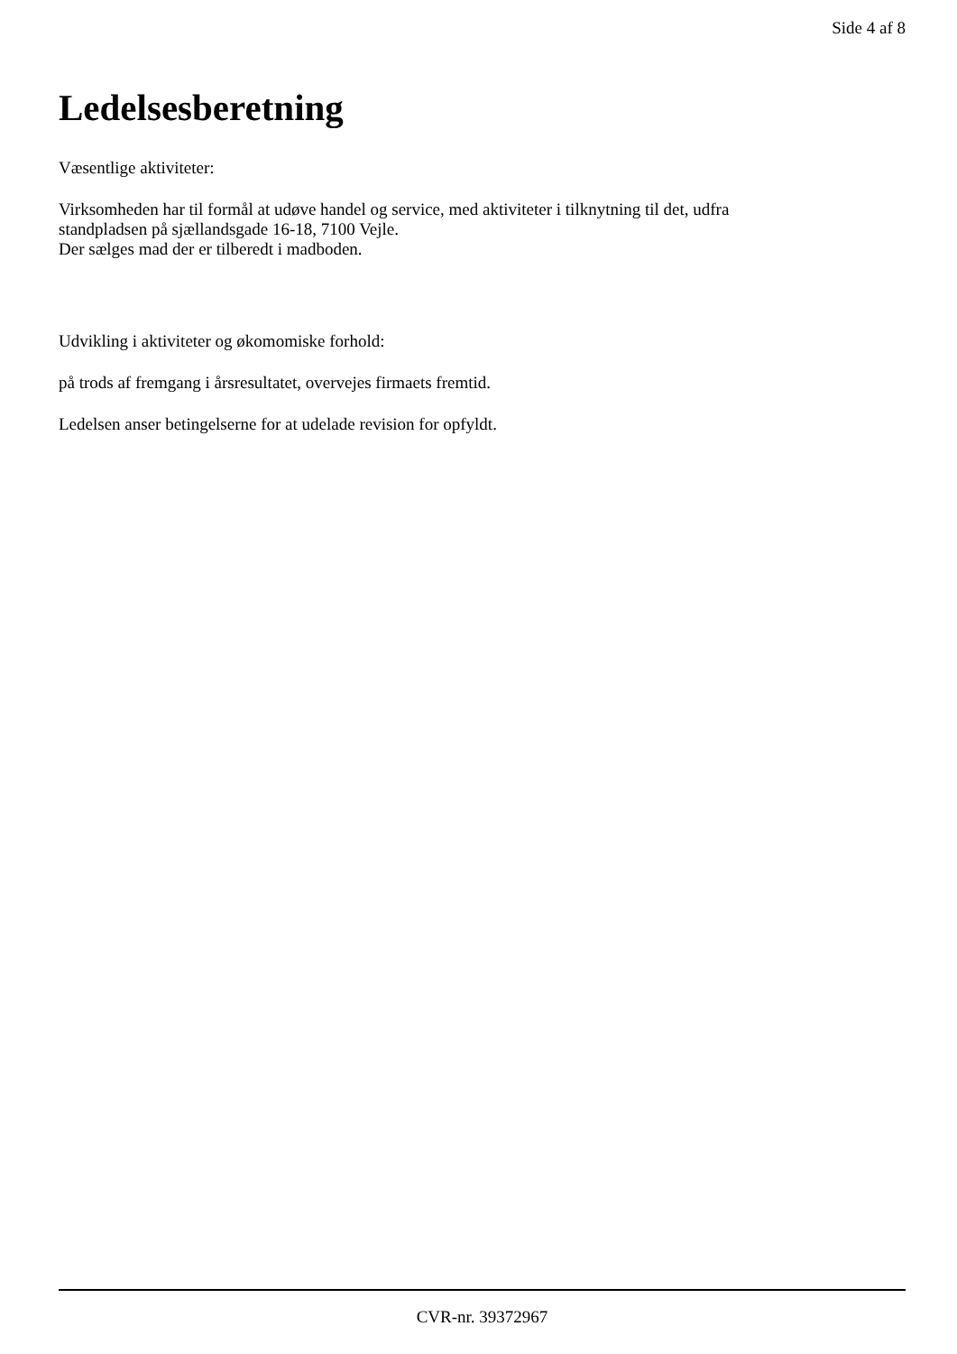Side 4 af 8
Ledelsesberetning
Væsentlige aktiviteter:
Virksomheden har til formål at udøve handel og service, med aktiviteter i tilknytning til det, udfra
standpladsen på sjællandsgade 16-18, 7100 Vejle.
Der sælges mad der er tilberedt i madboden.
Udvikling i aktiviteter og økomomiske forhold:
på trods af fremgang i årsresultatet, overvejes firmaets fremtid.
Ledelsen anser betingelserne for at udelade revision for opfyldt.
CVR-nr. 39372967